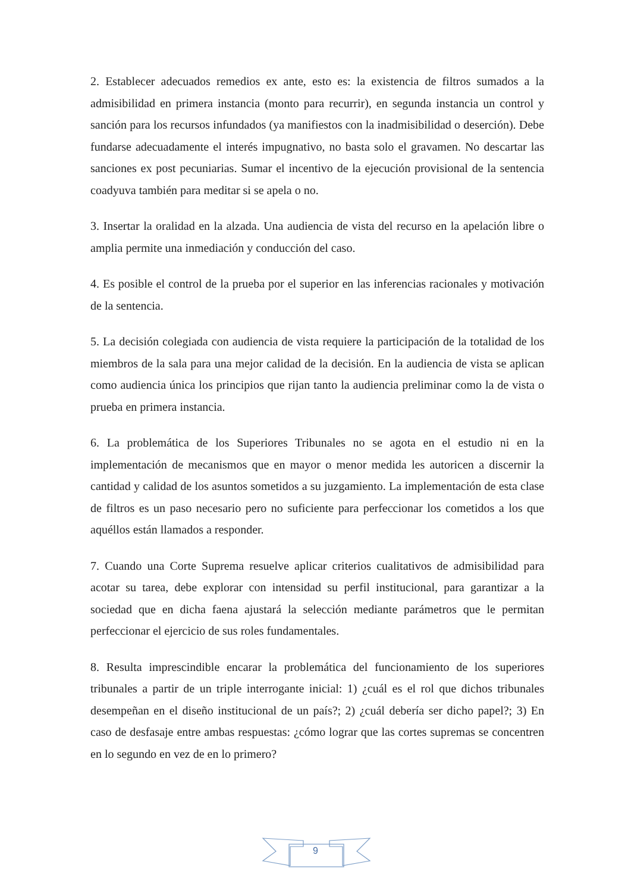2. Establecer adecuados remedios ex ante, esto es: la existencia de filtros sumados a la admisibilidad en primera instancia (monto para recurrir), en segunda instancia un control y sanción para los recursos infundados (ya manifiestos con la inadmisibilidad o deserción). Debe fundarse adecuadamente el interés impugnativo, no basta solo el gravamen. No descartar las sanciones ex post pecuniarias. Sumar el incentivo de la ejecución provisional de la sentencia coadyuva también para meditar si se apela o no.
3. Insertar la oralidad en la alzada. Una audiencia de vista del recurso en la apelación libre o amplia permite una inmediación y conducción del caso.
4. Es posible el control de la prueba por el superior en las inferencias racionales y motivación de la sentencia.
5. La decisión colegiada con audiencia de vista requiere la participación de la totalidad de los miembros de la sala para una mejor calidad de la decisión. En la audiencia de vista se aplican como audiencia única los principios que rijan tanto la audiencia preliminar como la de vista o prueba en primera instancia.
6. La problemática de los Superiores Tribunales no se agota en el estudio ni en la implementación de mecanismos que en mayor o menor medida les autoricen a discernir la cantidad y calidad de los asuntos sometidos a su juzgamiento. La implementación de esta clase de filtros es un paso necesario pero no suficiente para perfeccionar los cometidos a los que aquéllos están llamados a responder.
7. Cuando una Corte Suprema resuelve aplicar criterios cualitativos de admisibilidad para acotar su tarea, debe explorar con intensidad su perfil institucional, para garantizar a la sociedad que en dicha faena ajustará la selección mediante parámetros que le permitan perfeccionar el ejercicio de sus roles fundamentales.
8. Resulta imprescindible encarar la problemática del funcionamiento de los superiores tribunales a partir de un triple interrogante inicial: 1) ¿cuál es el rol que dichos tribunales desempeñan en el diseño institucional de un país?; 2) ¿cuál debería ser dicho papel?; 3) En caso de desfasaje entre ambas respuestas: ¿cómo lograr que las cortes supremas se concentren en lo segundo en vez de en lo primero?
9